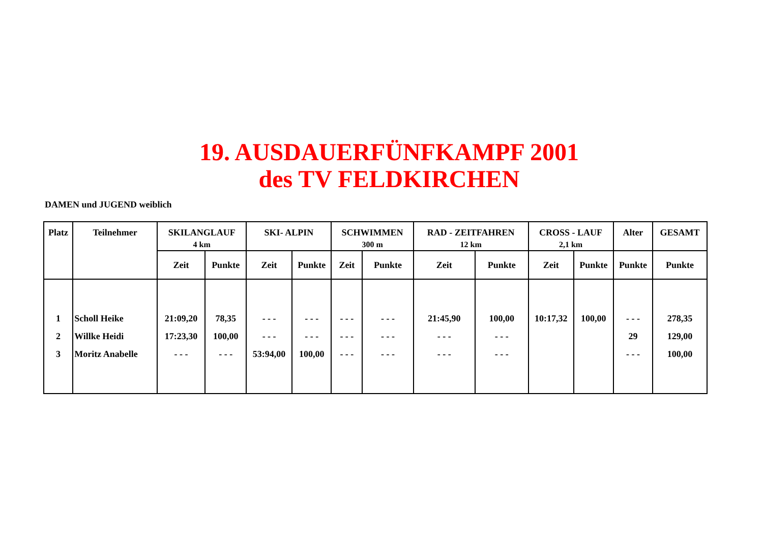19. AUSDAUERFÜNFKAMPF 2001
des TV FELDKIRCHEN
DAMEN und JUGEND weiblich
| Platz | Teilnehmer | SKILANGLAUF | | SKI- ALPIN | | SCHWIMMEN | | RAD - ZEITFAHREN | | CROSS - LAUF | | Alter | GESAMT |
| --- | --- | --- | --- | --- | --- | --- | --- | --- | --- | --- | --- | --- | --- |
| | | 4 km | | | | 300 m | | 12 km | | 2,1 km | | | |
| | | Zeit | Punkte | Zeit | Punkte | Zeit | Punkte | Zeit | Punkte | Zeit | Punkte | Punkte | Punkte |
| 1 | Scholl Heike | 21:09,20 | 78,35 | - - - | - - - | - - - | - - - | 21:45,90 | 100,00 | 10:17,32 | 100,00 | - - - | 278,35 |
| 2 | Willke Heidi | 17:23,30 | 100,00 | - - - | - - - | - - - | - - - | - - - | - - - | | | 29 | 129,00 |
| 3 | Moritz Anabelle | - - - | - - - | 53:94,00 | 100,00 | - - - | - - - | - - - | - - - | | | - - - | 100,00 |